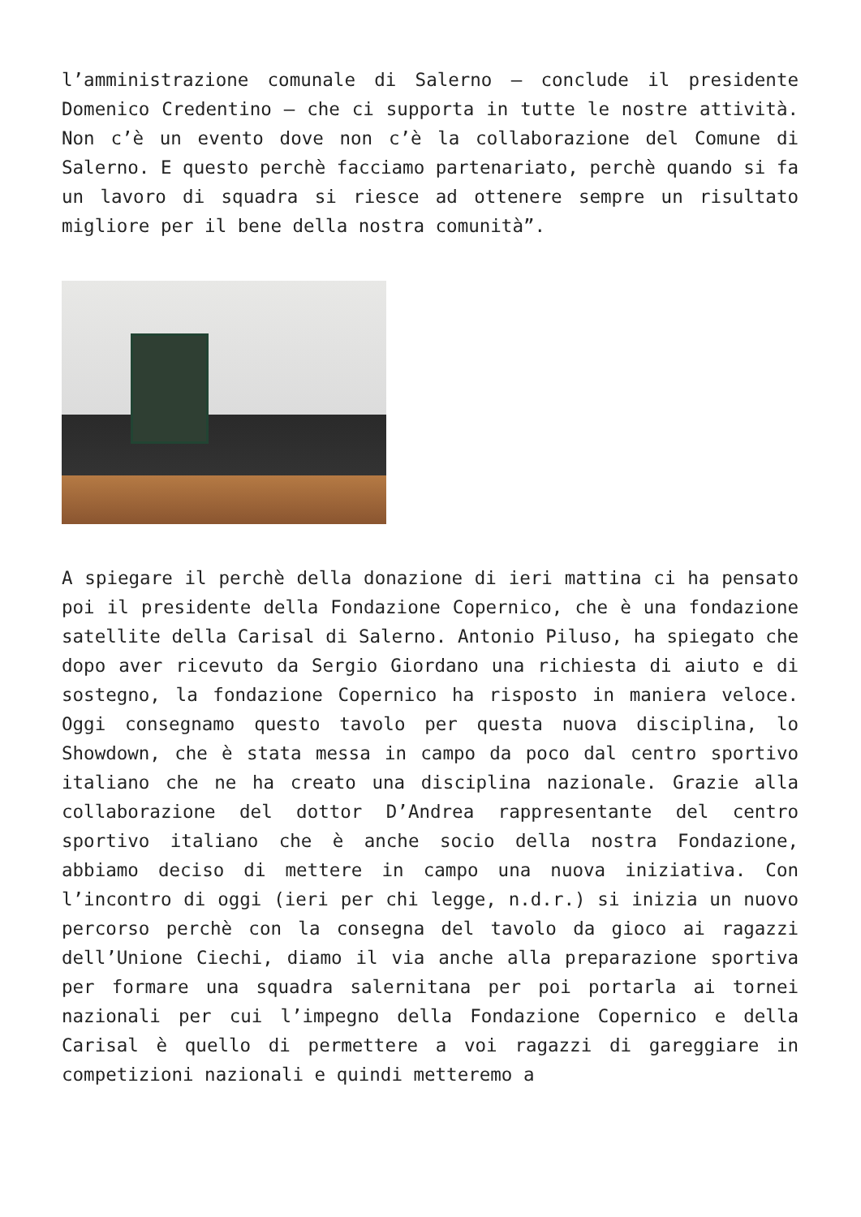l’amministrazione comunale di Salerno – conclude il presidente Domenico Credentino – che ci supporta in tutte le nostre attività. Non c’è un evento dove non c’è la collaborazione del Comune di Salerno. E questo perchè facciamo partenariato, perchè quando si fa un lavoro di squadra si riesce ad ottenere sempre un risultato migliore per il bene della nostra comunità”.
A spiegare il perchè della donazione di ieri mattina ci ha pensato poi il presidente della Fondazione Copernico, che è una fondazione satellite della Carisal di Salerno. Antonio Piluso, ha spiegato che dopo aver ricevuto da Sergio Giordano una richiesta di aiuto e di sostegno, la fondazione Copernico ha risposto in maniera veloce. Oggi consegnamo questo tavolo per questa nuova disciplina, lo Showdown, che è stata messa in campo da poco dal centro sportivo italiano che ne ha creato una disciplina nazionale. Grazie alla collaborazione del dottor D’Andrea rappresentante del centro sportivo italiano che è anche socio della nostra Fondazione, abbiamo deciso di mettere in campo una nuova iniziativa. Con l’incontro di oggi (ieri per chi legge, n.d.r.) si inizia un nuovo percorso perchè con la consegna del tavolo da gioco ai ragazzi dell’Unione Ciechi, diamo il via anche alla preparazione sportiva per formare una squadra salernitana per poi portarla ai tornei nazionali per cui l’impegno della Fondazione Copernico e della Carisal è quello di permettere a voi ragazzi di gareggiare in competizioni nazionali e quindi metteremo a